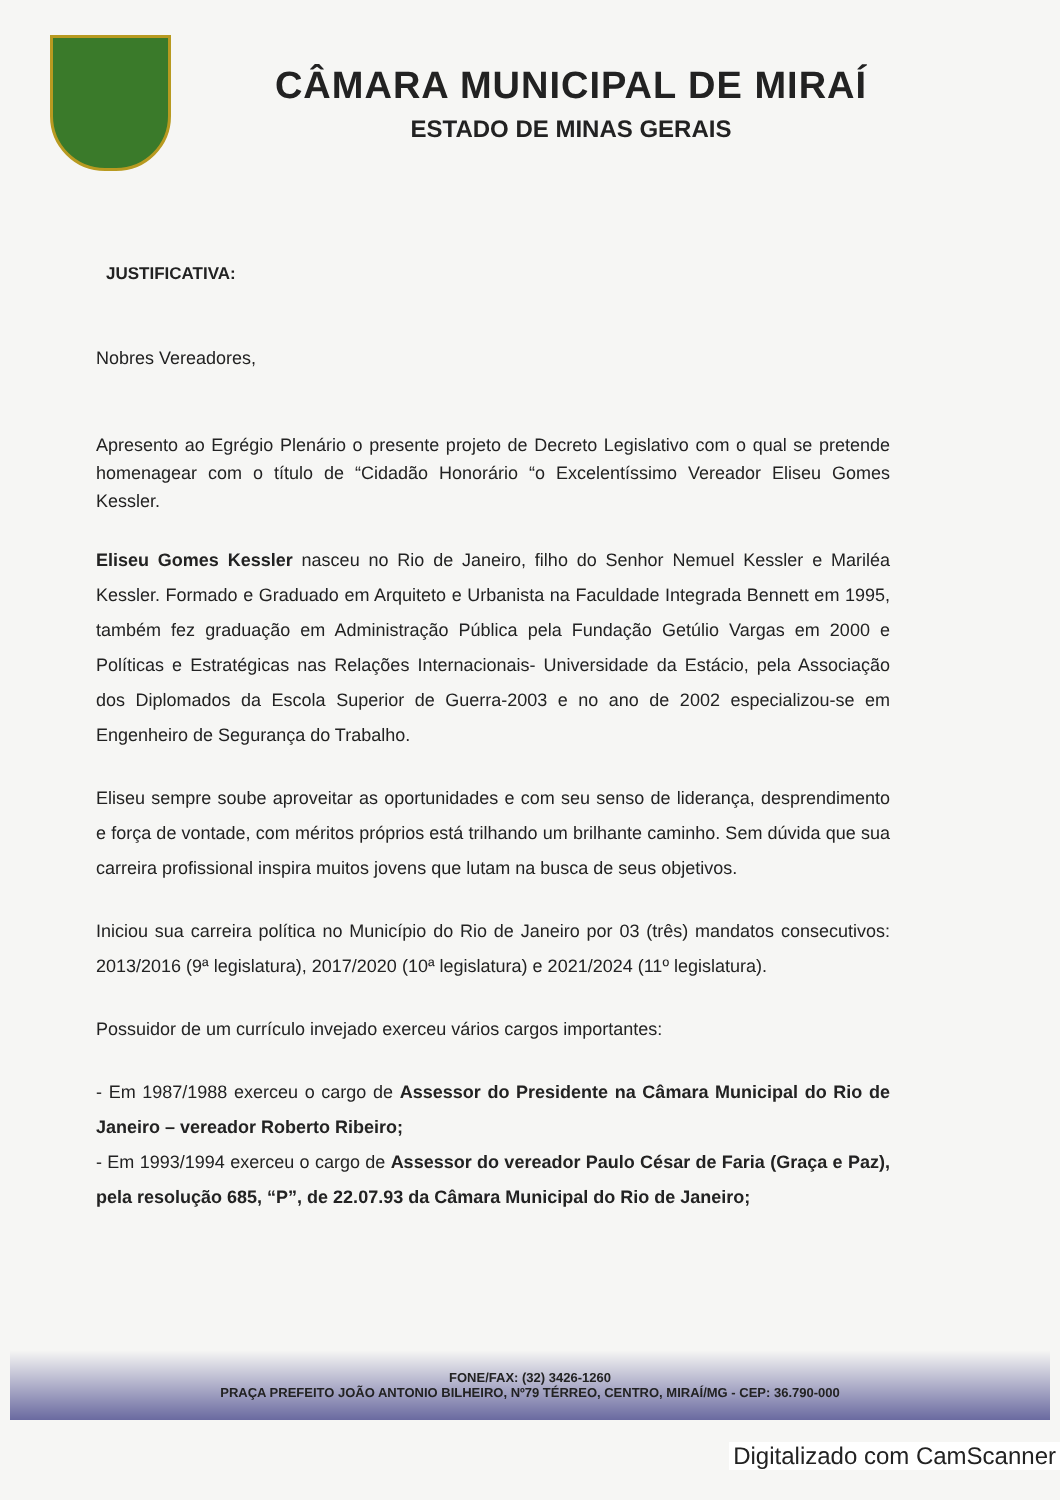CÂMARA MUNICIPAL DE MIRAÍ
ESTADO DE MINAS GERAIS
JUSTIFICATIVA:
Nobres Vereadores,
Apresento ao Egrégio Plenário o presente projeto de Decreto Legislativo com o qual se pretende homenagear com o título de “Cidadão Honorário “o Excelentíssimo Vereador Eliseu Gomes Kessler.
Eliseu Gomes Kessler nasceu no Rio de Janeiro, filho do Senhor Nemuel Kessler e Mariléa Kessler. Formado e Graduado em Arquiteto e Urbanista na Faculdade Integrada Bennett em 1995, também fez graduação em Administração Pública pela Fundação Getúlio Vargas em 2000 e Políticas e Estratégicas nas Relações Internacionais- Universidade da Estácio, pela Associação dos Diplomados da Escola Superior de Guerra-2003 e no ano de 2002 especializou-se em Engenheiro de Segurança do Trabalho.
Eliseu sempre soube aproveitar as oportunidades e com seu senso de liderança, desprendimento e força de vontade, com méritos próprios está trilhando um brilhante caminho. Sem dúvida que sua carreira profissional inspira muitos jovens que lutam na busca de seus objetivos.
Iniciou sua carreira política no Município do Rio de Janeiro por 03 (três) mandatos consecutivos: 2013/2016 (9ª legislatura), 2017/2020 (10ª legislatura) e 2021/2024 (11º legislatura).
Possuidor de um currículo invejado exerceu vários cargos importantes:
- Em 1987/1988 exerceu o cargo de Assessor do Presidente na Câmara Municipal do Rio de Janeiro – vereador Roberto Ribeiro;
- Em 1993/1994 exerceu o cargo de Assessor do vereador Paulo César de Faria (Graça e Paz), pela resolução 685, “P”, de 22.07.93 da Câmara Municipal do Rio de Janeiro;
FONE/FAX: (32) 3426-1260
PRAÇA PREFEITO JOÃO ANTONIO BILHEIRO, Nº79 TÉRREO, CENTRO, MIRAÍ/MG - CEP: 36.790-000
Digitalizado com CamScanner